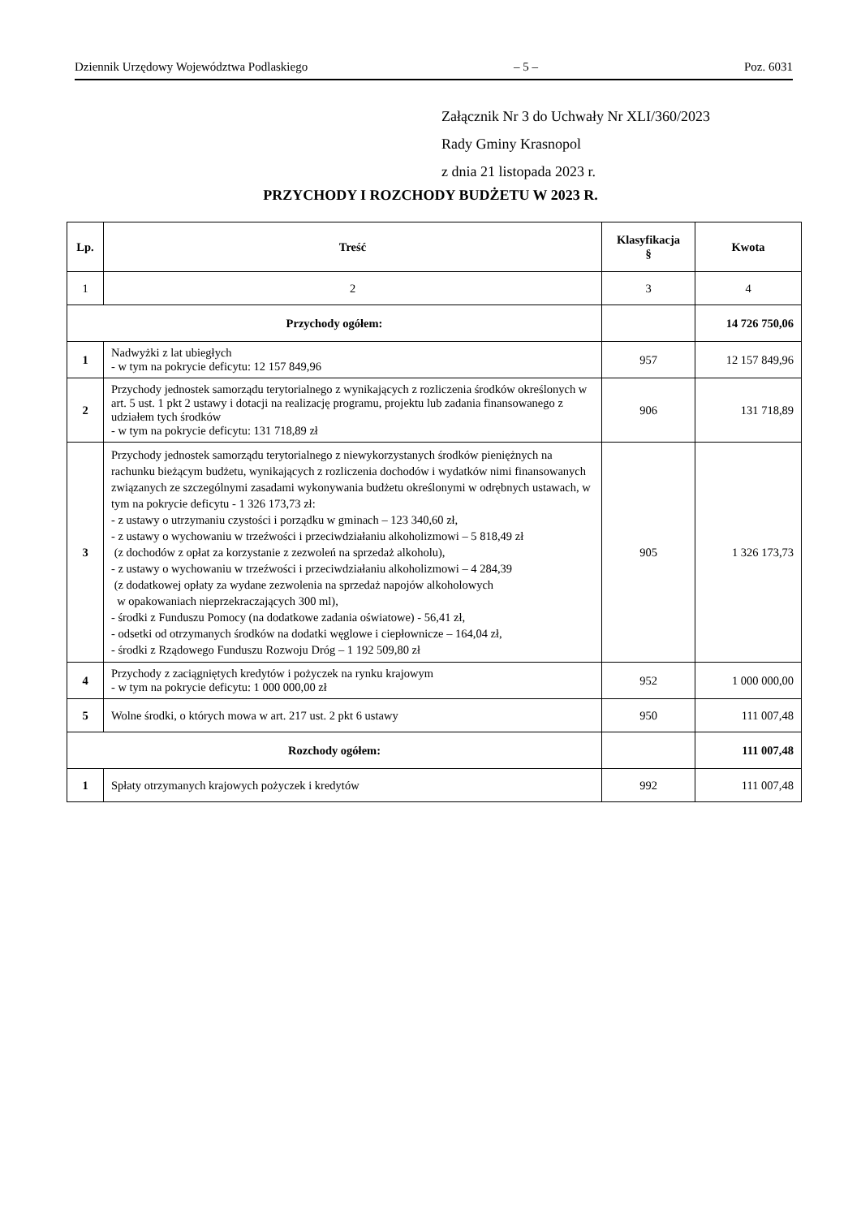Dziennik Urzędowy Województwa Podlaskiego – 5 – Poz. 6031
Załącznik Nr 3 do Uchwały Nr XLI/360/2023
Rady Gminy Krasnopol
z dnia 21 listopada 2023 r.
PRZYCHODY I ROZCHODY BUDŻETU W 2023 R.
| Lp. | Treść | Klasyfikacja § | Kwota |
| --- | --- | --- | --- |
| 1 | 2 | 3 | 4 |
| Przychody ogółem: | | | 14 726 750,06 |
| 1 | Nadwyżki z lat ubiegłych - w tym na pokrycie deficytu: 12 157 849,96 | 957 | 12 157 849,96 |
| 2 | Przychody jednostek samorządu terytorialnego z wynikających z rozliczenia środków określonych w art. 5 ust. 1 pkt 2 ustawy i dotacji na realizację programu, projektu lub zadania finansowanego z udziałem tych środków - w tym na pokrycie deficytu: 131 718,89 zł | 906 | 131 718,89 |
| 3 | Przychody jednostek samorządu terytorialnego z niewykorzystanych środków pieniężnych na rachunku bieżącym budżetu, wynikających z rozliczenia dochodów i wydatków nimi finansowanych związanych ze szczególnymi zasadami wykonywania budżetu określonymi w odrębnych ustawach, w tym na pokrycie deficytu - 1 326 173,73 zł: - z ustawy o utrzymaniu czystości i porządku w gminach – 123 340,60 zł, - z ustawy o wychowaniu w trzeźwości i przeciwdziałaniu alkoholizmowi – 5 818,49 zł (z dochodów z opłat za korzystanie z zezwoleń na sprzedaż alkoholu), - z ustawy o wychowaniu w trzeźwości i przeciwdziałaniu alkoholizmowi – 4 284,39 (z dodatkowej opłaty za wydane zezwolenia na sprzedaż napojów alkoholowych w opakowaniach nieprzekraczających 300 ml), - środki z Funduszu Pomocy (na dodatkowe zadania oświatowe) - 56,41 zł, - odsetki od otrzymanych środków na dodatki węglowe i ciepłownicze – 164,04 zł, - środki z Rządowego Funduszu Rozwoju Dróg – 1 192 509,80 zł | 905 | 1 326 173,73 |
| 4 | Przychody z zaciągniętych kredytów i pożyczek na rynku krajowym - w tym na pokrycie deficytu: 1 000 000,00 zł | 952 | 1 000 000,00 |
| 5 | Wolne środki, o których mowa w art. 217 ust. 2 pkt 6 ustawy | 950 | 111 007,48 |
| Rozchody ogółem: | | | 111 007,48 |
| 1 | Spłaty otrzymanych krajowych pożyczek i kredytów | 992 | 111 007,48 |